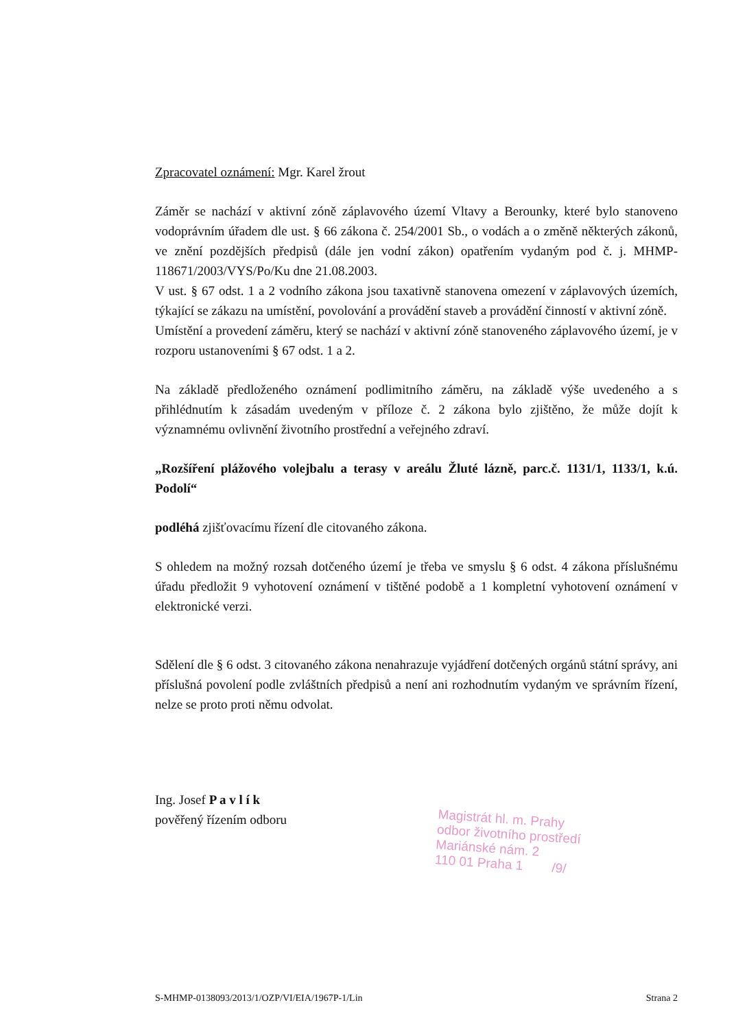Zpracovatel oznámení: Mgr. Karel žrout
Záměr se nachází v aktivní zóně záplavového území Vltavy a Berounky, které bylo stanoveno vodoprávním úřadem dle ust. § 66 zákona č. 254/2001 Sb., o vodách a o změně některých zákonů, ve znění pozdějších předpisů (dále jen vodní zákon) opatřením vydaným pod č. j. MHMP-118671/2003/VYS/Po/Ku dne 21.08.2003.
V ust. § 67 odst. 1 a 2 vodního zákona jsou taxativně stanovena omezení v záplavových územích, týkající se zákazu na umístění, povolování a provádění staveb a provádění činností v aktivní zóně.
Umístění a provedení záměru, který se nachází v aktivní zóně stanoveného záplavového území, je v rozporu ustanoveními § 67 odst. 1 a 2.
Na základě předloženého oznámení podlimitního záměru, na základě výše uvedeného a s přihlédnutím k zásadám uvedeným v příloze č. 2 zákona bylo zjištěno, že může dojít k významnému ovlivnění životního prostřední a veřejného zdraví.
„Rozšíření plážového volejbalu a terasy v areálu Žluté lázně, parc.č. 1131/1, 1133/1, k.ú. Podolí“
podléhá zjišťovacímu řízení dle citovaného zákona.
S ohledem na možný rozsah dotčeného území je třeba ve smyslu § 6 odst. 4 zákona příslušnému úřadu předložit 9 vyhotovení oznámení v tištěné podobě a 1 kompletní vyhotovení oznámení v elektronické verzi.
Sdělení dle § 6 odst. 3 citovaného zákona nenahrazuje vyjádření dotčených orgánů státní správy, ani příslušná povolení podle zvláštních předpisů a není ani rozhodnutím vydaným ve správním řízení, nelze se proto proti němu odvolat.
Ing. Josef P a v l í k
pověřený řízením odboru
Magistrát hl. m. Prahy
odbor životního prostředí
Mariánské nám. 2
110 01 Praha 1 /9/
S-MHMP-0138093/2013/1/OZP/VI/EIA/1967P-1/Lin Strana 2